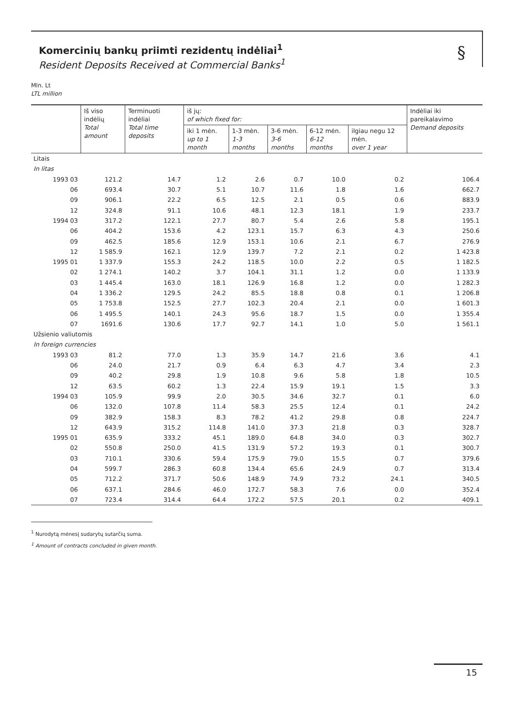Komercinių bankų priimti rezidentų indėliai<sup>1</sup>
Resident Deposits Received at Commercial Banks<sup>1</sup>
§
Mln. Lt
LTL million
| | Iš viso indėlių Total amount | Terminuoti indėliai Total time deposits | iš jų: of which fixed for: | | | | | Indėliai iki pareikalavimo Demand deposits |
| --- | --- | --- | --- | --- | --- | --- | --- | --- |
| | | | iki 1 mėn. up to 1 month | 1-3 mėn. 1-3 months | 3-6 mėn. 3-6 months | 6-12 mėn. 6-12 months | ilgiau negu 12 mėn. over 1 year | |
| Litais | | | | | | | | |
| In litas | | | | | | | | |
| 1993 03 | 121.2 | 14.7 | 1.2 | 2.6 | 0.7 | 10.0 | 0.2 | 106.4 |
| 06 | 693.4 | 30.7 | 5.1 | 10.7 | 11.6 | 1.8 | 1.6 | 662.7 |
| 09 | 906.1 | 22.2 | 6.5 | 12.5 | 2.1 | 0.5 | 0.6 | 883.9 |
| 12 | 324.8 | 91.1 | 10.6 | 48.1 | 12.3 | 18.1 | 1.9 | 233.7 |
| 1994 03 | 317.2 | 122.1 | 27.7 | 80.7 | 5.4 | 2.6 | 5.8 | 195.1 |
| 06 | 404.2 | 153.6 | 4.2 | 123.1 | 15.7 | 6.3 | 4.3 | 250.6 |
| 09 | 462.5 | 185.6 | 12.9 | 153.1 | 10.6 | 2.1 | 6.7 | 276.9 |
| 12 | 1 585.9 | 162.1 | 12.9 | 139.7 | 7.2 | 2.1 | 0.2 | 1 423.8 |
| 1995 01 | 1 337.9 | 155.3 | 24.2 | 118.5 | 10.0 | 2.2 | 0.5 | 1 182.5 |
| 02 | 1 274.1 | 140.2 | 3.7 | 104.1 | 31.1 | 1.2 | 0.0 | 1 133.9 |
| 03 | 1 445.4 | 163.0 | 18.1 | 126.9 | 16.8 | 1.2 | 0.0 | 1 282.3 |
| 04 | 1 336.2 | 129.5 | 24.2 | 85.5 | 18.8 | 0.8 | 0.1 | 1 206.8 |
| 05 | 1 753.8 | 152.5 | 27.7 | 102.3 | 20.4 | 2.1 | 0.0 | 1 601.3 |
| 06 | 1 495.5 | 140.1 | 24.3 | 95.6 | 18.7 | 1.5 | 0.0 | 1 355.4 |
| 07 | 1691.6 | 130.6 | 17.7 | 92.7 | 14.1 | 1.0 | 5.0 | 1 561.1 |
| Užsienio valiutomis | | | | | | | | |
| In foreign currencies | | | | | | | | |
| 1993 03 | 81.2 | 77.0 | 1.3 | 35.9 | 14.7 | 21.6 | 3.6 | 4.1 |
| 06 | 24.0 | 21.7 | 0.9 | 6.4 | 6.3 | 4.7 | 3.4 | 2.3 |
| 09 | 40.2 | 29.8 | 1.9 | 10.8 | 9.6 | 5.8 | 1.8 | 10.5 |
| 12 | 63.5 | 60.2 | 1.3 | 22.4 | 15.9 | 19.1 | 1.5 | 3.3 |
| 1994 03 | 105.9 | 99.9 | 2.0 | 30.5 | 34.6 | 32.7 | 0.1 | 6.0 |
| 06 | 132.0 | 107.8 | 11.4 | 58.3 | 25.5 | 12.4 | 0.1 | 24.2 |
| 09 | 382.9 | 158.3 | 8.3 | 78.2 | 41.2 | 29.8 | 0.8 | 224.7 |
| 12 | 643.9 | 315.2 | 114.8 | 141.0 | 37.3 | 21.8 | 0.3 | 328.7 |
| 1995 01 | 635.9 | 333.2 | 45.1 | 189.0 | 64.8 | 34.0 | 0.3 | 302.7 |
| 02 | 550.8 | 250.0 | 41.5 | 131.9 | 57.2 | 19.3 | 0.1 | 300.7 |
| 03 | 710.1 | 330.6 | 59.4 | 175.9 | 79.0 | 15.5 | 0.7 | 379.6 |
| 04 | 599.7 | 286.3 | 60.8 | 134.4 | 65.6 | 24.9 | 0.7 | 313.4 |
| 05 | 712.2 | 371.7 | 50.6 | 148.9 | 74.9 | 73.2 | 24.1 | 340.5 |
| 06 | 637.1 | 284.6 | 46.0 | 172.7 | 58.3 | 7.6 | 0.0 | 352.4 |
| 07 | 723.4 | 314.4 | 64.4 | 172.2 | 57.5 | 20.1 | 0.2 | 409.1 |
<sup>1</sup> Nurodytą mėnesį sudarytų sutarčių suma.
<sup>1</sup> Amount of contracts concluded in given month.
15